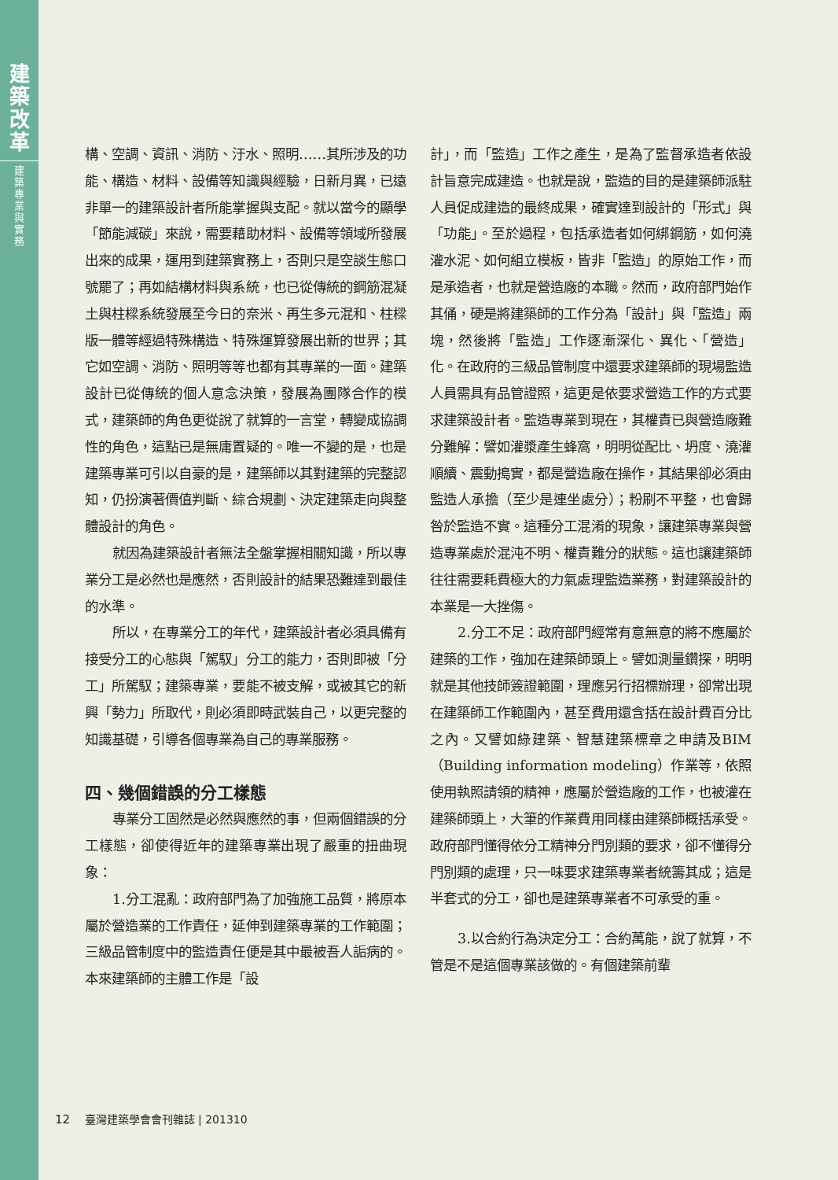建
築
改
革
建
築
專
業
與
實
務
構、空調、資訊、消防、汙水、照明……其所涉及的功能、構造、材料、設備等知識與經驗，日新月異，已遠非單一的建築設計者所能掌握與支配。就以當今的顯學「節能減碳」來說，需要藉助材料、設備等領域所發展出來的成果，運用到建築實務上，否則只是空談生態口號罷了；再如結構材料與系統，也已從傳統的鋼筋混凝土與柱樑系統發展至今日的奈米、再生多元混和、柱樑版一體等經過特殊構造、特殊運算發展出新的世界；其它如空調、消防、照明等等也都有其專業的一面。建築設計已從傳統的個人意念決策，發展為團隊合作的模式，建築師的角色更從說了就算的一言堂，轉變成協調性的角色，這點已是無庸置疑的。唯一不變的是，也是建築專業可引以自豪的是，建築師以其對建築的完整認知，仍扮演著價值判斷、綜合規劃、決定建築走向與整體設計的角色。
就因為建築設計者無法全盤掌握相關知識，所以專業分工是必然也是應然，否則設計的結果恐難達到最佳的水準。
所以，在專業分工的年代，建築設計者必須具備有接受分工的心態與「駕馭」分工的能力，否則即被「分工」所駕馭；建築專業，要能不被支解，或被其它的新興「勢力」所取代，則必須即時武裝自己，以更完整的知識基礎，引導各個專業為自己的專業服務。
四、幾個錯誤的分工樣態
專業分工固然是必然與應然的事，但兩個錯誤的分工樣態，卻使得近年的建築專業出現了嚴重的扭曲現象：
1.分工混亂：政府部門為了加強施工品質，將原本屬於營造業的工作責任，延伸到建築專業的工作範圍；三級品管制度中的監造責任便是其中最被吾人詬病的。本來建築師的主體工作是「設
計」，而「監造」工作之產生，是為了監督承造者依設計旨意完成建造。也就是說，監造的目的是建築師派駐人員促成建造的最終成果，確實達到設計的「形式」與「功能」。至於過程，包括承造者如何綁鋼筋，如何澆灌水泥、如何組立模板，皆非「監造」的原始工作，而是承造者，也就是營造廠的本職。然而，政府部門始作其俑，硬是將建築師的工作分為「設計」與「監造」兩塊，然後將「監造」工作逐漸深化、異化、「營造」化。在政府的三級品管制度中還要求建築師的現場監造人員需具有品管證照，這更是依要求營造工作的方式要求建築設計者。監造專業到現在，其權責已與營造廠難分難解：譬如灌漿產生蜂窩，明明從配比、坍度、澆灌順續、震動搗實，都是營造廠在操作，其結果卻必須由監造人承擔（至少是連坐處分）；粉刷不平整，也會歸咎於監造不實。這種分工混淆的現象，讓建築專業與營造專業處於混沌不明、權責難分的狀態。這也讓建築師往往需要耗費極大的力氣處理監造業務，對建築設計的本業是一大挫傷。
2.分工不足：政府部門經常有意無意的將不應屬於建築的工作，強加在建築師頭上。譬如測量鑽探，明明就是其他技師簽證範圍，理應另行招標辦理，卻常出現在建築師工作範圍內，甚至費用還含括在設計費百分比之內。又譬如綠建築、智慧建築標章之申請及BIM（Building information modeling）作業等，依照使用執照請領的精神，應屬於營造廠的工作，也被灌在建築師頭上，大筆的作業費用同樣由建築師概括承受。政府部門懂得依分工精神分門別類的要求，卻不懂得分門別類的處理，只一味要求建築專業者統籌其成；這是半套式的分工，卻也是建築專業者不可承受的重。
3.以合約行為決定分工：合約萬能，說了就算，不管是不是這個專業該做的。有個建築前輩
12 臺灣建築學會會刊雜誌 | 201310